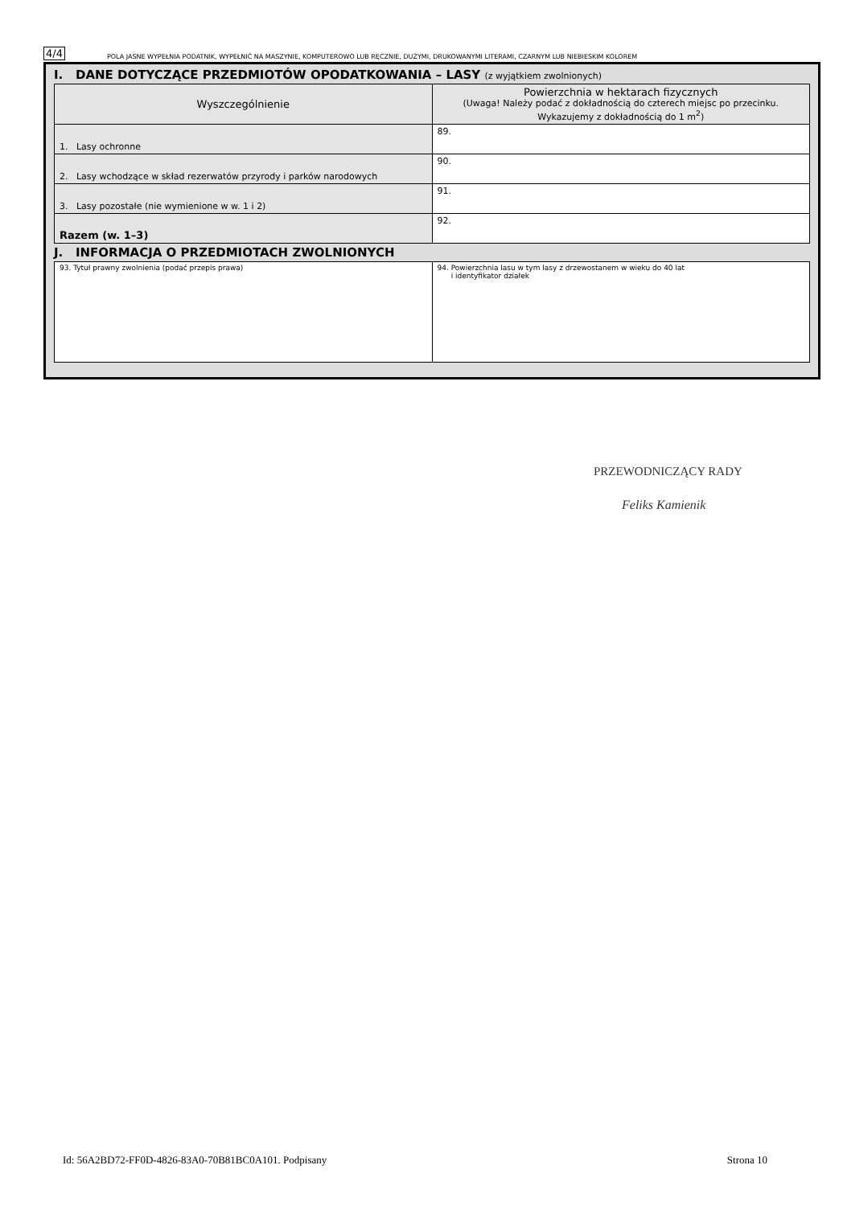4/4 POLA JASNE WYPEŁNIA PODATNIK, WYPEŁNIĆ NA MASZYNIE, KOMPUTEROWO LUB RĘCZNIE, DUŻYMI, DRUKOWANYMI LITERAMI, CZARNYM LUB NIEBIESKIM KOLOREM
I. DANE DOTYCZĄCE PRZEDMIOTÓW OPODATKOWANIA – LASY (z wyjątkiem zwolnionych)
| Wyszczególnienie | Powierzchnia w hektarach fizycznych (Uwaga! Należy podać z dokładnością do czterech miejsc po przecinku. Wykazujemy z dokładnością do 1 m<sup>2</sup>) |
| --- | --- |
| 1. Lasy ochronne | 89. |
| 2. Lasy wchodzące w skład rezerwatów przyrody i parków narodowych | 90. |
| 3. Lasy pozostałe (nie wymienione w w. 1 i 2) | 91. |
| Razem (w. 1–3) | 92. |
J. INFORMACJA O PRZEDMIOTACH ZWOLNIONYCH
| 93. Tytuł prawny zwolnienia (podać przepis prawa) | 94. Powierzchnia lasu w tym lasy z drzewostanem w wieku do 40 lat i identyfikator działek |
PRZEWODNICZĄCY RADY
Feliks Kamienik
Id: 56A2BD72-FF0D-4826-83A0-70B81BC0A101. Podpisany Strona 10